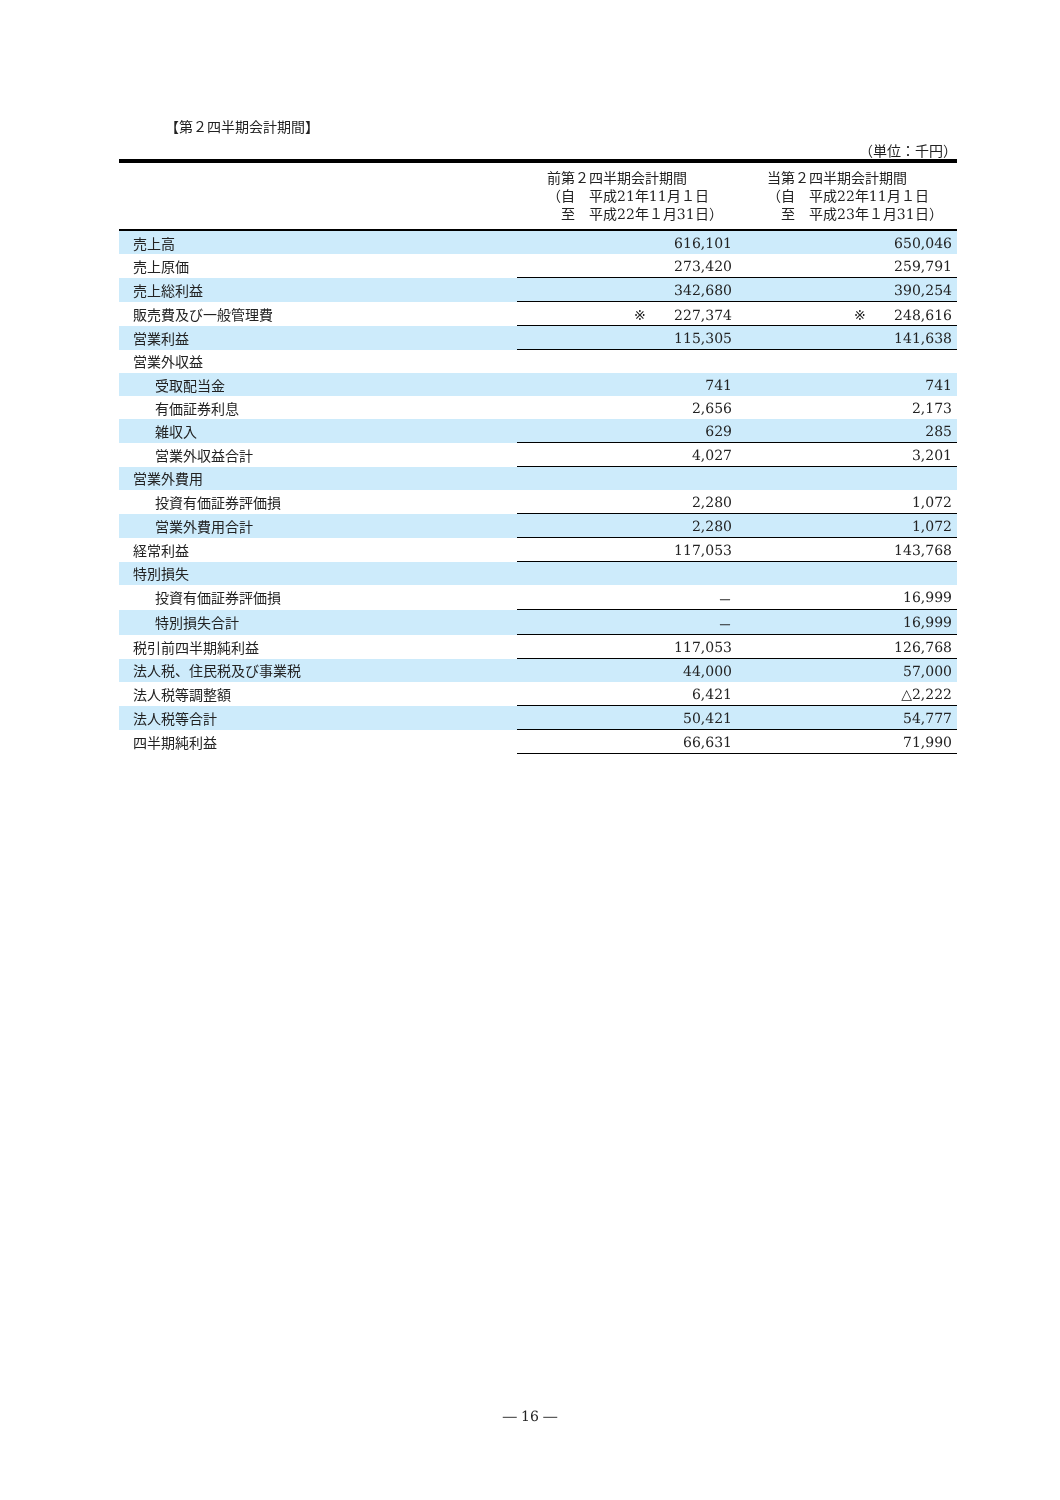【第２四半期会計期間】
（単位：千円）
| | 前第２四半期会計期間 （自 平成21年11月１日 至 平成22年１月31日） | 当第２四半期会計期間 （自 平成22年11月１日 至 平成23年１月31日） |
| --- | --- | --- |
| 売上高 | 616,101 | 650,046 |
| 売上原価 | 273,420 | 259,791 |
| 売上総利益 | 342,680 | 390,254 |
| 販売費及び一般管理費 | ※ 227,374 | ※ 248,616 |
| 営業利益 | 115,305 | 141,638 |
| 営業外収益 | | |
| 受取配当金 | 741 | 741 |
| 有価証券利息 | 2,656 | 2,173 |
| 雑収入 | 629 | 285 |
| 営業外収益合計 | 4,027 | 3,201 |
| 営業外費用 | | |
| 投資有価証券評価損 | 2,280 | 1,072 |
| 営業外費用合計 | 2,280 | 1,072 |
| 経常利益 | 117,053 | 143,768 |
| 特別損失 | | |
| 投資有価証券評価損 | － | 16,999 |
| 特別損失合計 | － | 16,999 |
| 税引前四半期純利益 | 117,053 | 126,768 |
| 法人税、住民税及び事業税 | 44,000 | 57,000 |
| 法人税等調整額 | 6,421 | △2,222 |
| 法人税等合計 | 50,421 | 54,777 |
| 四半期純利益 | 66,631 | 71,990 |
― 16 ―